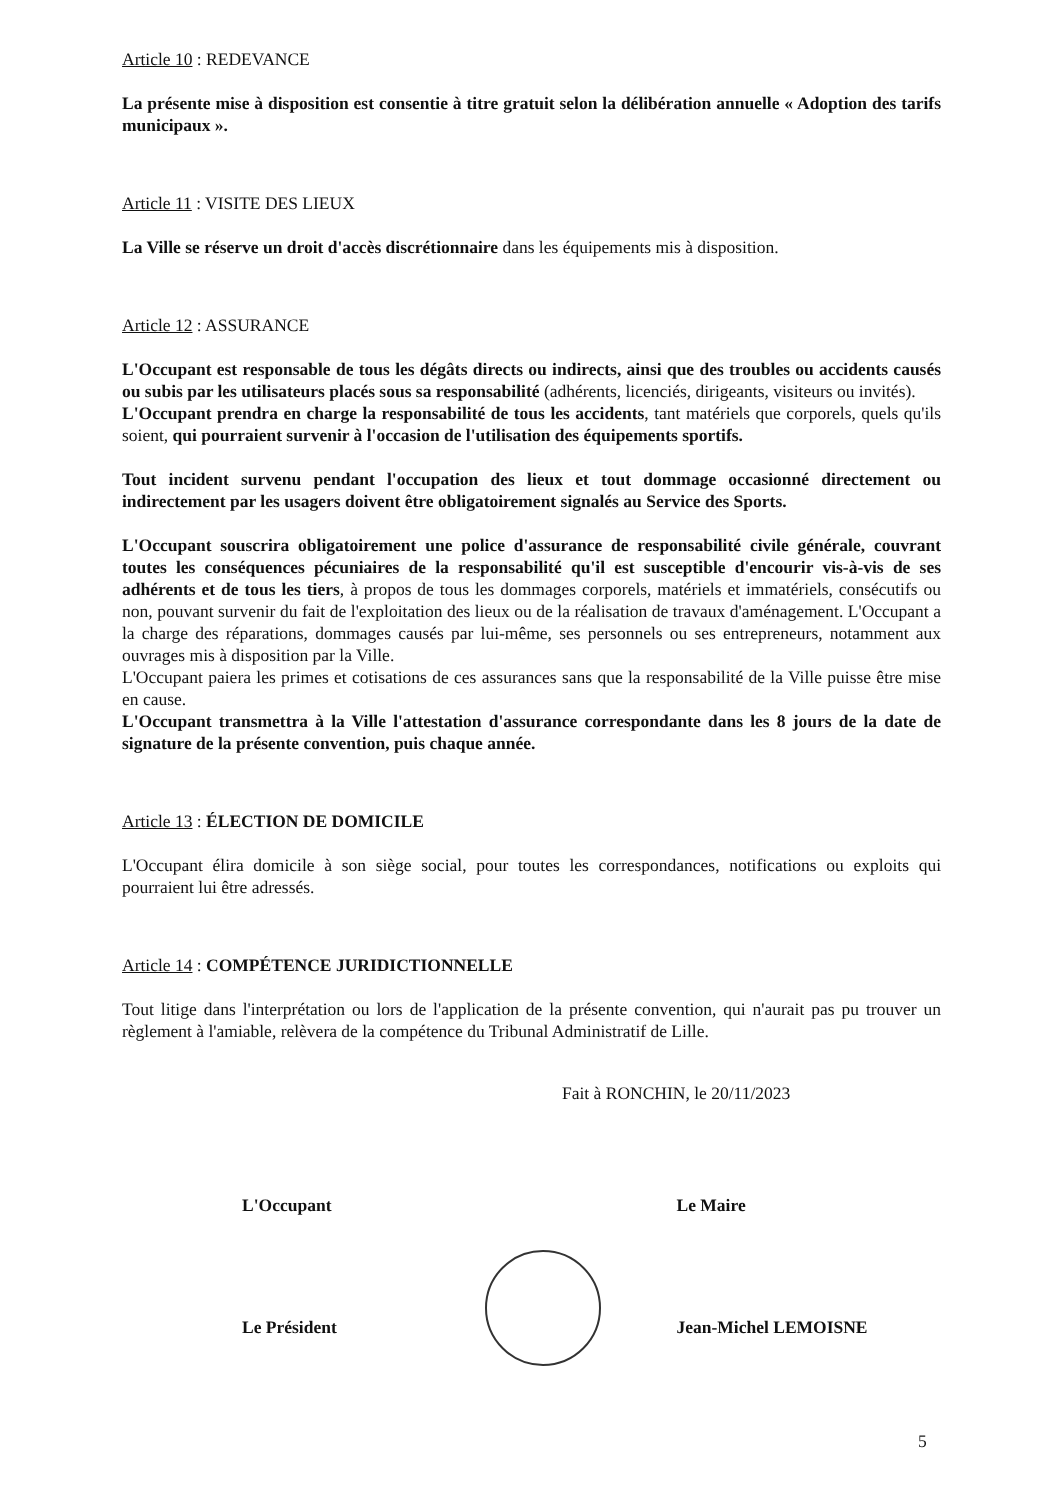Article 10 : REDEVANCE
La présente mise à disposition est consentie à titre gratuit selon la délibération annuelle « Adoption des tarifs municipaux ».
Article 11 : VISITE DES LIEUX
La Ville se réserve un droit d'accès discrétionnaire dans les équipements mis à disposition.
Article 12 : ASSURANCE
L'Occupant est responsable de tous les dégâts directs ou indirects, ainsi que des troubles ou accidents causés ou subis par les utilisateurs placés sous sa responsabilité (adhérents, licenciés, dirigeants, visiteurs ou invités).
L'Occupant prendra en charge la responsabilité de tous les accidents, tant matériels que corporels, quels qu'ils soient, qui pourraient survenir à l'occasion de l'utilisation des équipements sportifs.
Tout incident survenu pendant l'occupation des lieux et tout dommage occasionné directement ou indirectement par les usagers doivent être obligatoirement signalés au Service des Sports.
L'Occupant souscrira obligatoirement une police d'assurance de responsabilité civile générale, couvrant toutes les conséquences pécuniaires de la responsabilité qu'il est susceptible d'encourir vis-à-vis de ses adhérents et de tous les tiers, à propos de tous les dommages corporels, matériels et immatériels, consécutifs ou non, pouvant survenir du fait de l'exploitation des lieux ou de la réalisation de travaux d'aménagement. L'Occupant a la charge des réparations, dommages causés par lui-même, ses personnels ou ses entrepreneurs, notamment aux ouvrages mis à disposition par la Ville.
L'Occupant paiera les primes et cotisations de ces assurances sans que la responsabilité de la Ville puisse être mise en cause.
L'Occupant transmettra à la Ville l'attestation d'assurance correspondante dans les 8 jours de la date de signature de la présente convention, puis chaque année.
Article 13 : ÉLECTION DE DOMICILE
L'Occupant élira domicile à son siège social, pour toutes les correspondances, notifications ou exploits qui pourraient lui être adressés.
Article 14 : COMPÉTENCE JURIDICTIONNELLE
Tout litige dans l'interprétation ou lors de l'application de la présente convention, qui n'aurait pas pu trouver un règlement à l'amiable, relèvera de la compétence du Tribunal Administratif de Lille.
Fait à RONCHIN, le 20/11/2023
L'Occupant Le Maire
Le Président Jean-Michel LEMOISNE
5